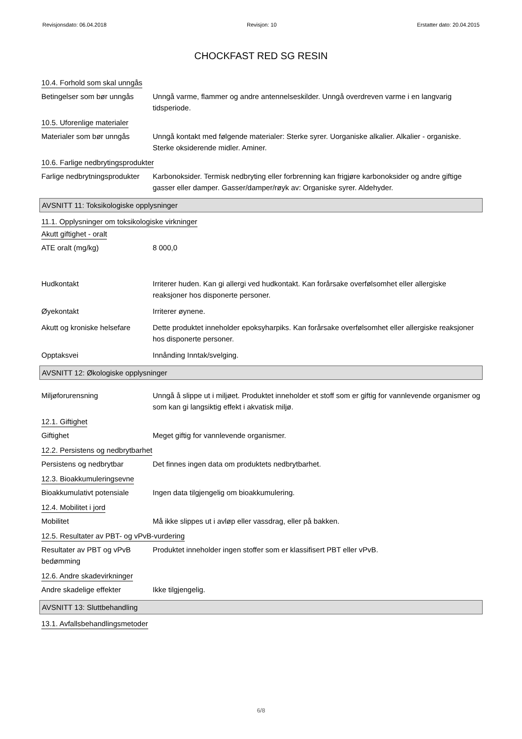Revisjonsdato: 06.04.2018 Revisjon: 10 Erstatter dato: 20.04.2015
CHOCKFAST RED SG RESIN
10.4. Forhold som skal unngås
Betingelser som bør unngås
Unngå varme, flammer og andre antennelseskilder. Unngå overdreven varme i en langvarig tidsperiode.
10.5. Uforenlige materialer
Materialer som bør unngås Unngå kontakt med følgende materialer: Sterke syrer. Uorganiske alkalier. Alkalier - organiske. Sterke oksiderende midler. Aminer.
10.6. Farlige nedbrytingsprodukter
Farlige nedbrytningsprodukter
Karbonoksider. Termisk nedbryting eller forbrenning kan frigjøre karbonoksider og andre giftige gasser eller damper. Gasser/damper/røyk av: Organiske syrer. Aldehyder.
AVSNITT 11: Toksikologiske opplysninger
11.1. Opplysninger om toksikologiske virkninger
Akutt giftighet - oralt
ATE oralt (mg/kg) 8 000,0
Hudkontakt Irriterer huden. Kan gi allergi ved hudkontakt. Kan forårsake overfølsomhet eller allergiske reaksjoner hos disponerte personer.
Øyekontakt Irriterer øynene.
Akutt og kroniske helsefare
Dette produktet inneholder epoksyharpiks. Kan forårsake overfølsomhet eller allergiske reaksjoner hos disponerte personer.
Opptaksvei Innånding Inntak/svelging.
AVSNITT 12: Økologiske opplysninger
Miljøforurensning Unngå å slippe ut i miljøet. Produktet inneholder et stoff som er giftig for vannlevende organismer og som kan gi langsiktig effekt i akvatisk miljø.
12.1. Giftighet
Giftighet Meget giftig for vannlevende organismer.
12.2. Persistens og nedbrytbarhet
Persistens og nedbrytbar Det finnes ingen data om produktets nedbrytbarhet.
12.3. Bioakkumuleringsevne
Bioakkumulativt potensiale
Ingen data tilgjengelig om bioakkumulering.
12.4. Mobilitet i jord
Mobilitet Må ikke slippes ut i avløp eller vassdrag, eller på bakken.
12.5. Resultater av PBT- og vPvB-vurdering
Resultater av PBT og vPvB bedømming
Produktet inneholder ingen stoffer som er klassifisert PBT eller vPvB.
12.6. Andre skadevirkninger
Andre skadelige effekter Ikke tilgjengelig.
AVSNITT 13: Sluttbehandling
13.1. Avfallsbehandlingsmetoder
6/8